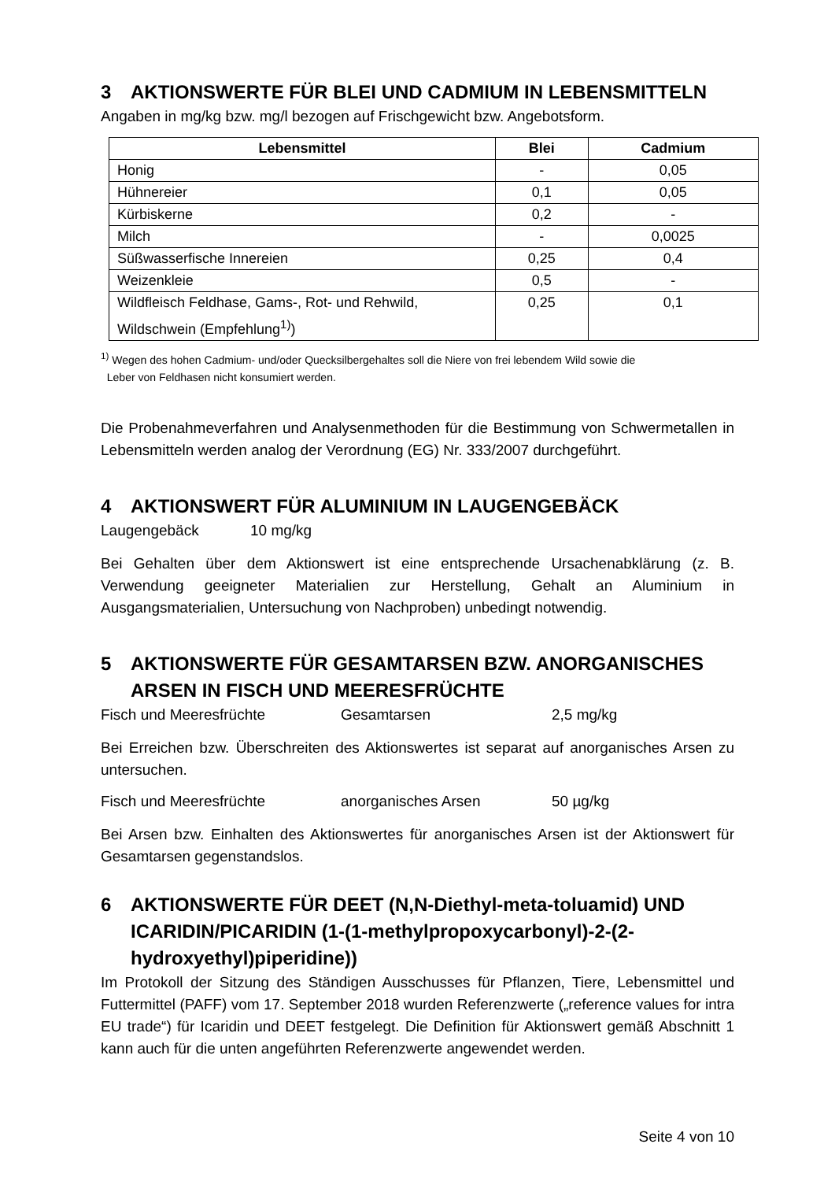3 AKTIONSWERTE FÜR BLEI UND CADMIUM IN LEBENSMITTELN
Angaben in mg/kg bzw. mg/l bezogen auf Frischgewicht bzw. Angebotsform.
| Lebensmittel | Blei | Cadmium |
| --- | --- | --- |
| Honig | - | 0,05 |
| Hühnereier | 0,1 | 0,05 |
| Kürbiskerne | 0,2 | - |
| Milch | - | 0,0025 |
| Süßwasserfische Innereien | 0,25 | 0,4 |
| Weizenkleie | 0,5 | - |
| Wildfleisch Feldhase, Gams-, Rot- und Rehwild, Wildschwein (Empfehlung<sup>1)</sup>) | 0,25 | 0,1 |
<sup>1)</sup> Wegen des hohen Cadmium- und/oder Quecksilbergehaltes soll die Niere von frei lebendem Wild sowie die
Leber von Feldhasen nicht konsumiert werden.
Die Probenahmeverfahren und Analysenmethoden für die Bestimmung von Schwermetallen in Lebensmitteln werden analog der Verordnung (EG) Nr. 333/2007 durchgeführt.
4 AKTIONSWERT FÜR ALUMINIUM IN LAUGENGEBÄCK
Laugengebäck 10 mg/kg
Bei Gehalten über dem Aktionswert ist eine entsprechende Ursachenabklärung (z. B. Verwendung geeigneter Materialien zur Herstellung, Gehalt an Aluminium in Ausgangsmaterialien, Untersuchung von Nachproben) unbedingt notwendig.
5 AKTIONSWERTE FÜR GESAMTARSEN BZW. ANORGANISCHES ARSEN IN FISCH UND MEERESFRÜCHTE
Fisch und Meeresfrüchte Gesamtarsen 2,5 mg/kg
Bei Erreichen bzw. Überschreiten des Aktionswertes ist separat auf anorganisches Arsen zu untersuchen.
Fisch und Meeresfrüchte anorganisches Arsen 50 µg/kg
Bei Arsen bzw. Einhalten des Aktionswertes für anorganisches Arsen ist der Aktionswert für Gesamtarsen gegenstandslos.
6 AKTIONSWERTE FÜR DEET (N,N-Diethyl-meta-toluamid) UND ICARIDIN/PICARIDIN (1-(1-methylpropoxycarbonyl)-2-(2-hydroxyethyl)piperidine))
Im Protokoll der Sitzung des Ständigen Ausschusses für Pflanzen, Tiere, Lebensmittel und Futtermittel (PAFF) vom 17. September 2018 wurden Referenzwerte („reference values for intra EU trade“) für Icaridin und DEET festgelegt. Die Definition für Aktionswert gemäß Abschnitt 1 kann auch für die unten angeführten Referenzwerte angewendet werden.
Seite 4 von 10